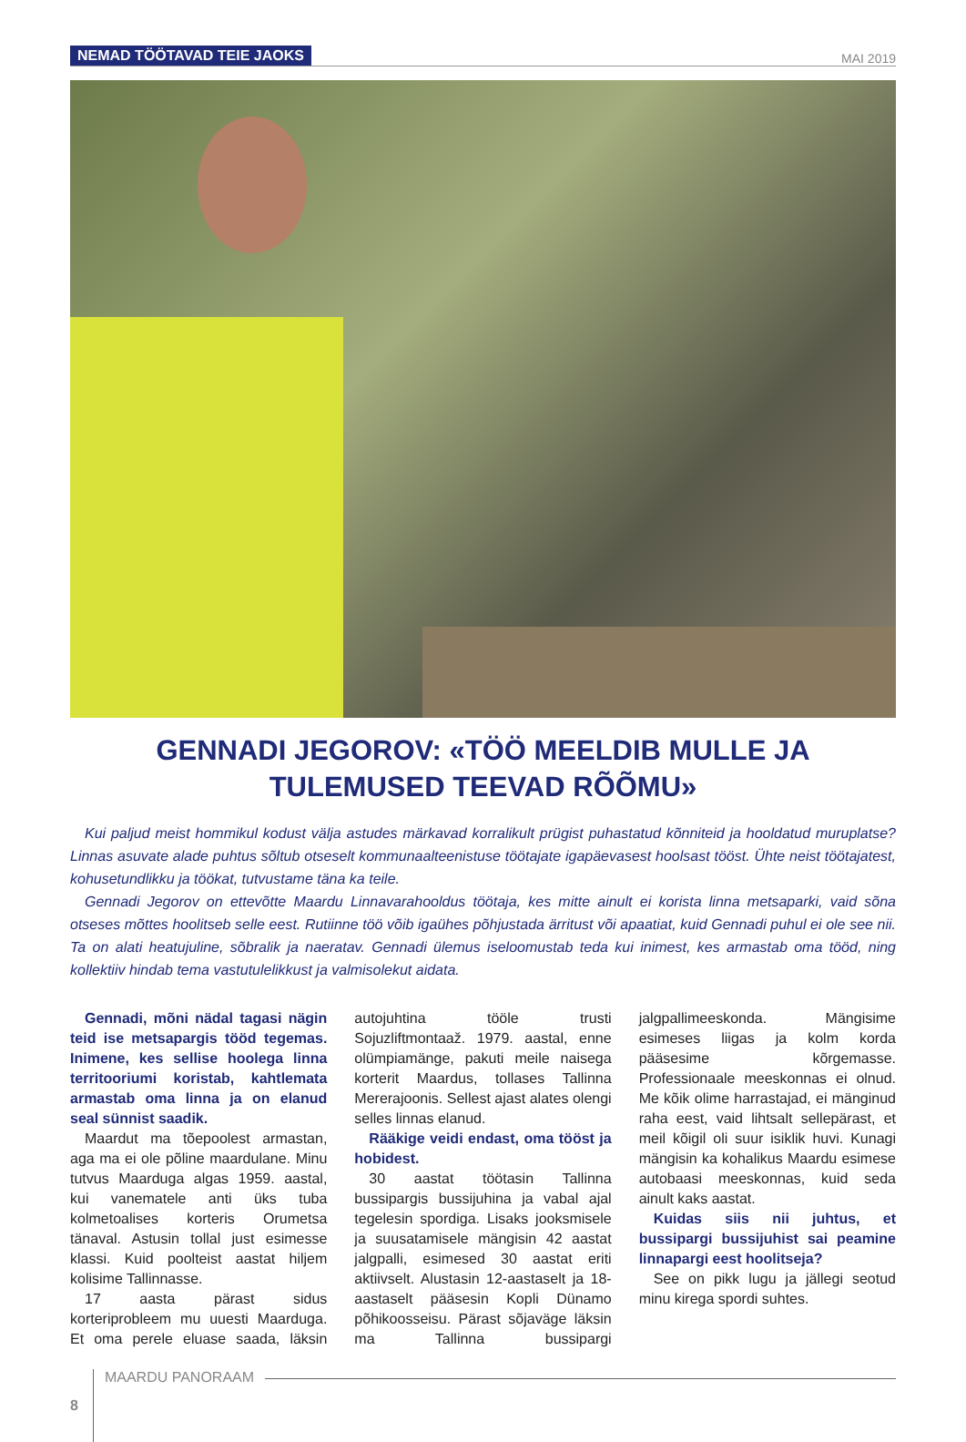NEMAD TÖÖTAVAD TEIE JAOKS
MAI 2019
GENNADI JEGOROV: «TÖÖ MEELDIB MULLE JA TULEMUSED TEEVAD RÕÕMU»
Kui paljud meist hommikul kodust välja astudes märkavad korralikult prügist puhastatud kõnniteid ja hooldatud murup­latse? Linnas asuvate alade puhtus sõltub otseselt kommunaalteenistuse töötajate igapäevasest hoolsast tööst. Ühte neist töötajatest, kohusetundlikku ja töökat, tutvustame täna ka teile.
Gennadi Jegorov on ettevõtte Maardu Linnavarahooldus töötaja, kes mitte ainult ei korista linna metsaparki, vaid sõna otseses mõttes hoolitseb selle eest. Rutiinne töö võib igaühes põhjustada ärritust või apaatiat, kuid Gennadi puhul ei ole see nii. Ta on alati heatujuline, sõbralik ja naeratav. Gennadi ülemus iseloomustab teda kui inimest, kes armastab oma tööd, ning kollektiiv hindab tema vastutulelikkust ja valmisolekut aidata.
Gennadi, mõni nädal tagasi nägin teid ise metsapargis tööd tegemas. Inimene, kes sellise hoolega linna territooriumi koristab, kahtlemata armastab oma linna ja on elanud seal sünnist saadik.
Maardut ma tõepoolest armastan, aga ma ei ole põline maardulane. Minu tutvus Maarduga algas 1959. aastal, kui vanematele anti üks tuba kolmetoalises korteris Orumetsa tänaval. Astusin tollal just esimesse klassi. Kuid poolteist aastat hiljem kolisime Tallinnasse.
17 aasta pärast sidus korteriprobleem mu uuesti Maarduga. Et oma perele eluase saada, läksin autojuhtina tööle trusti Sojuzliftmontaaž. 1979. aastal, enne olümpiamänge, pakuti meile naisega korterit Maardus, tollases Tallinna Mererajoonis. Sellest ajast alates olengi selles linnas elanud.
Rääkige veidi endast, oma tööst ja hobidest.
30 aastat töötasin Tallinna bussipargis bussijuhina ja vabal ajal tegelesin spordiga. Lisaks jooksmisele ja suusatamisele mängisin 42 aastat jalgpalli, esimesed 30 aastat eriti aktiivselt. Alustasin 12-aastaselt ja 18-aastaselt pääsesin Kopli Dünamo põhikoosseisu. Pärast sõjaväge läksin ma Tallinna bussipargi jalgpallimeeskonda. Mängisime esimeses liigas ja kolm korda pääsesime kõrgemasse. Professionaale meeskonnas ei olnud. Me kõik olime harrastajad, ei mänginud raha eest, vaid lihtsalt sellepärast, et meil kõigil oli suur isiklik huvi. Kunagi mängisin ka kohalikus Maardu esimese autobaasi meeskonnas, kuid seda ainult kaks aastat.
Kuidas siis nii juhtus, et bussipargi bussijuhist sai peamine linnapargi eest hoolitseja?
See on pikk lugu ja jällegi seotud minu kirega spordi suhtes.
8 MAARDU PANORAAM